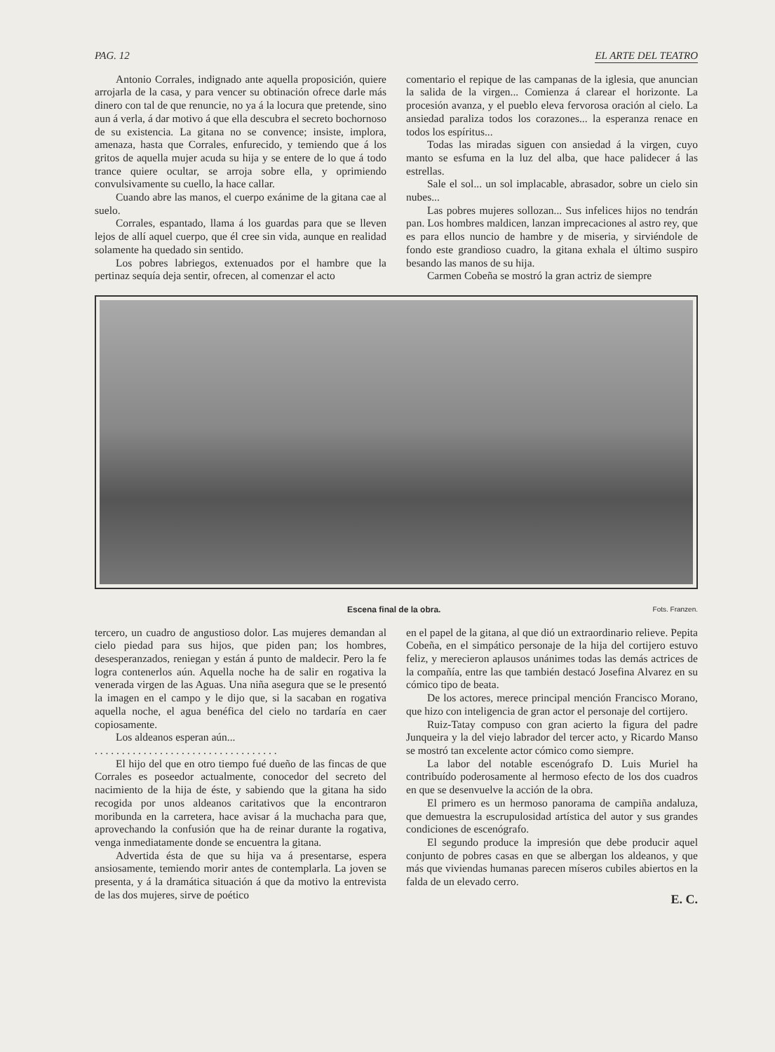PAG. 12 EL ARTE DEL TEATRO
Antonio Corrales, indignado ante aquella proposición, quiere arrojarla de la casa, y para vencer su obtinación ofrece darle más dinero con tal de que renuncie, no ya á la locura que pretende, sino aun á verla, á dar motivo á que ella descubra el secreto bochornoso de su existencia. La gitana no se convence; insiste, implora, amenaza, hasta que Corrales, enfurecido, y temiendo que á los gritos de aquella mujer acuda su hija y se entere de lo que á todo trance quiere ocultar, se arroja sobre ella, y oprimiendo convulsivamente su cuello, la hace callar.
Cuando abre las manos, el cuerpo exánime de la gitana cae al suelo.
Corrales, espantado, llama á los guardas para que se lleven lejos de allí aquel cuerpo, que él cree sin vida, aunque en realidad solamente ha quedado sin sentido.
Los pobres labriegos, extenuados por el hambre que la pertinaz sequía deja sentir, ofrecen, al comenzar el acto
comentario el repique de las campanas de la iglesia, que anuncian la salida de la virgen... Comienza á clarear el horizonte. La procesión avanza, y el pueblo eleva fervorosa oración al cielo. La ansiedad paraliza todos los corazones... la esperanza renace en todos los espíritus...
Todas las miradas siguen con ansiedad á la virgen, cuyo manto se esfuma en la luz del alba, que hace palidecer á las estrellas.
Sale el sol... un sol implacable, abrasador, sobre un cielo sin nubes...
Las pobres mujeres sollozan... Sus infelices hijos no tendrán pan. Los hombres maldicen, lanzan imprecaciones al astro rey, que es para ellos nuncio de hambre y de miseria, y sirviéndole de fondo este grandioso cuadro, la gitana exhala el último suspiro besando las manos de su hija.
Carmen Cobeña se mostró la gran actriz de siempre
Escena final de la obra. Fots. Franzen.
tercero, un cuadro de angustioso dolor. Las mujeres demandan al cielo piedad para sus hijos, que piden pan; los hombres, desesperanzados, reniegan y están á punto de maldecir. Pero la fe logra contenerlos aún. Aquella noche ha de salir en rogativa la venerada virgen de las Aguas. Una niña asegura que se le presentó la imagen en el campo y le dijo que, si la sacaban en rogativa aquella noche, el agua benéfica del cielo no tardaría en caer copiosamente.
Los aldeanos esperan aún...
. . . . . . . . . . . . . . . . . . . . . . . . . . . . . . . . . .
El hijo del que en otro tiempo fué dueño de las fincas de que Corrales es poseedor actualmente, conocedor del secreto del nacimiento de la hija de éste, y sabiendo que la gitana ha sido recogida por unos aldeanos caritativos que la encontraron moribunda en la carretera, hace avisar á la muchacha para que, aprovechando la confusión que ha de reinar durante la rogativa, venga inmediatamente donde se encuentra la gitana.
Advertida ésta de que su hija va á presentarse, espera ansiosamente, temiendo morir antes de contemplarla. La joven se presenta, y á la dramática situación á que da motivo la entrevista de las dos mujeres, sirve de poético
en el papel de la gitana, al que dió un extraordinario relieve. Pepita Cobeña, en el simpático personaje de la hija del cortijero estuvo feliz, y merecieron aplausos unánimes todas las demás actrices de la compañía, entre las que también destacó Josefina Alvarez en su cómico tipo de beata.
De los actores, merece principal mención Francisco Morano, que hizo con inteligencia de gran actor el personaje del cortijero.
Ruiz-Tatay compuso con gran acierto la figura del padre Junqueira y la del viejo labrador del tercer acto, y Ricardo Manso se mostró tan excelente actor cómico como siempre.
La labor del notable escenógrafo D. Luis Muriel ha contribuído poderosamente al hermoso efecto de los dos cuadros en que se desenvuelve la acción de la obra.
El primero es un hermoso panorama de campiña andaluza, que demuestra la escrupulosidad artística del autor y sus grandes condiciones de escenógrafo.
El segundo produce la impresión que debe producir aquel conjunto de pobres casas en que se albergan los aldeanos, y que más que viviendas humanas parecen míseros cubiles abiertos en la falda de un elevado cerro.
E. C.